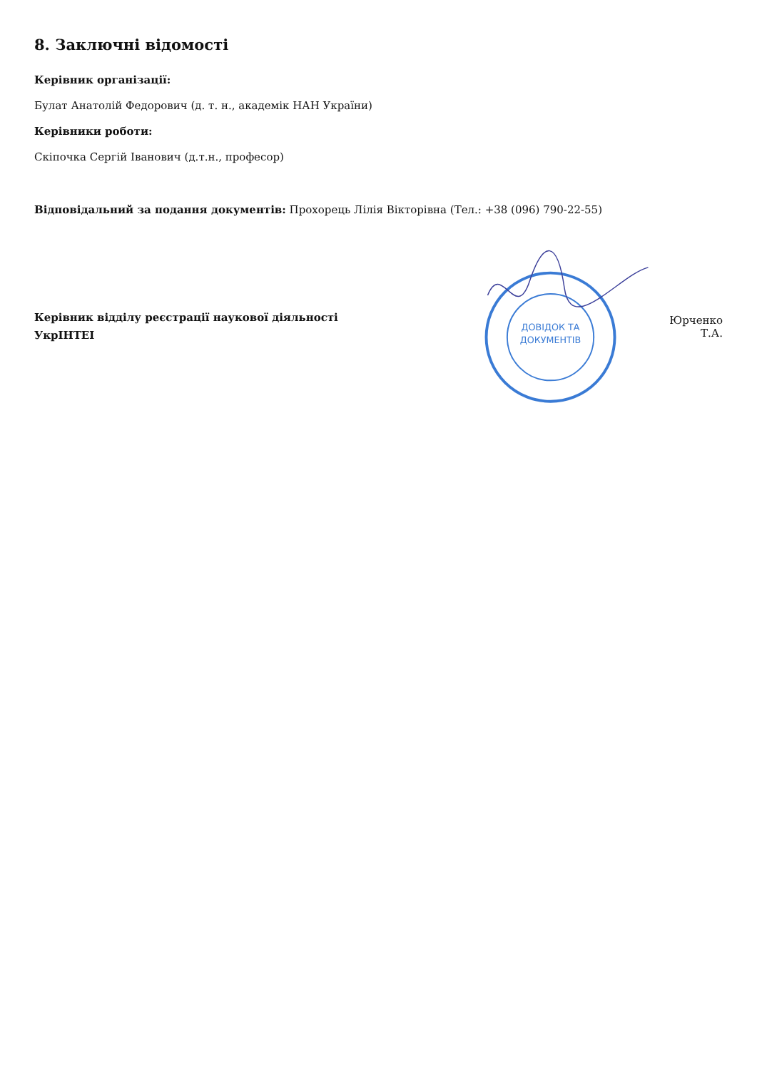8. Заключні відомості
Керівник організації:
Булат Анатолій Федорович (д. т. н., академік НАН України)
Керівники роботи:
Скіпочка Сергій Іванович (д.т.н., професор)
Відповідальний за подання документів: Прохорець Лілія Вікторівна (Тел.: +38 (096) 790-22-55)
Керівник відділу реєстрації наукової діяльності
УкрІНТЕІ
ДОВІДОК ТА
ДОКУМЕНТІВ
Юрченко Т.А.